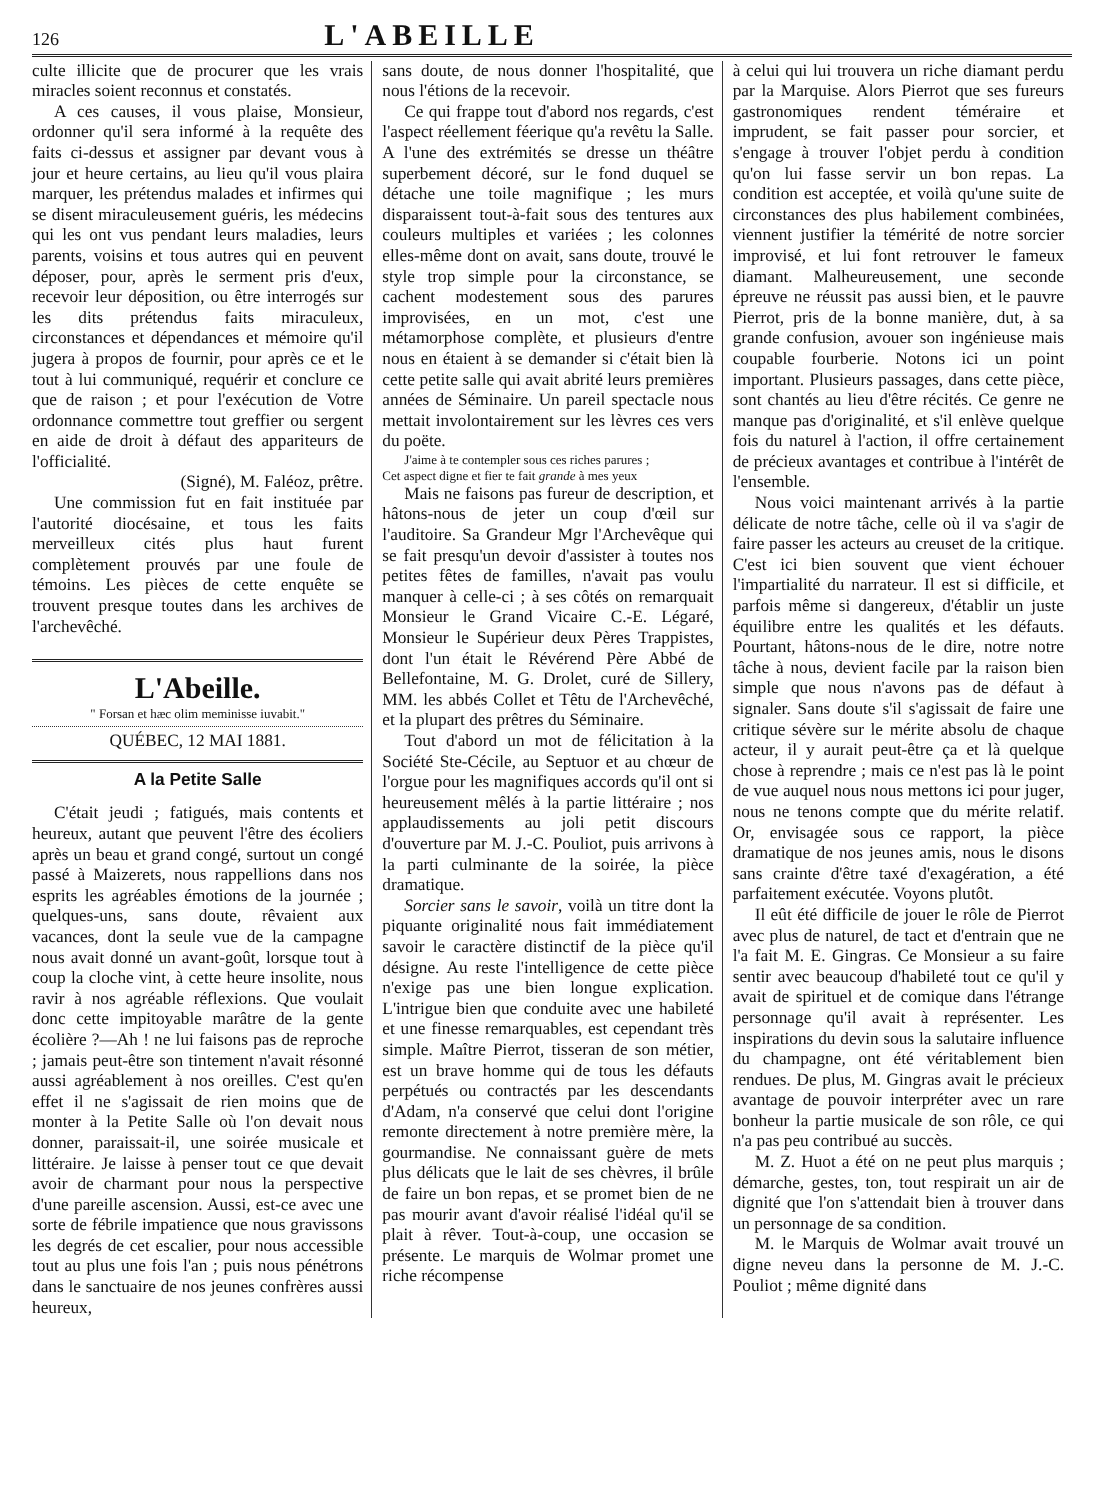126 L'ABEILLE
culte illicite que de procurer que les vrais miracles soient reconnus et constatés.
A ces causes, il vous plaise, Monsieur, ordonner qu'il sera informé à la requête des faits ci-dessus et assigner par devant vous à jour et heure certains, au lieu qu'il vous plaira marquer, les prétendus malades et infirmes qui se disent miraculeusement guéris, les médecins qui les ont vus pendant leurs maladies, leurs parents, voisins et tous autres qui en peuvent déposer, pour, après le serment pris d'eux, recevoir leur déposition, ou être interrogés sur les dits prétendus faits miraculeux, circonstances et dépendances et mémoire qu'il jugera à propos de fournir, pour après ce et le tout à lui communiqué, requérir et conclure ce que de raison ; et pour l'exécution de Votre ordonnance commettre tout greffier ou sergent en aide de droit à défaut des appariteurs de l'officialité.
(Signé), M. Faléoz, prêtre.
Une commission fut en fait instituée par l'autorité diocésaine, et tous les faits merveilleux cités plus haut furent complètement prouvés par une foule de témoins. Les pièces de cette enquête se trouvent presque toutes dans les archives de l'archevêché.
L'Abeille.
" Forsan et hæc olim meminisse iuvabit."
QUÉBEC, 12 MAI 1881.
A la Petite Salle
C'était jeudi ; fatigués, mais contents et heureux, autant que peuvent l'être des écoliers après un beau et grand congé, surtout un congé passé à Maizerets, nous rappellions dans nos esprits les agréables émotions de la journée ; quelques-uns, sans doute, rêvaient aux vacances, dont la seule vue de la campagne nous avait donné un avant-goût, lorsque tout à coup la cloche vint, à cette heure insolite, nous ravir à nos agréable réflexions. Que voulait donc cette impitoyable marâtre de la gente écolière ?—Ah ! ne lui faisons pas de reproche ; jamais peut-être son tintement n'avait résonné aussi agréablement à nos oreilles. C'est qu'en effet il ne s'agissait de rien moins que de monter à la Petite Salle où l'on devait nous donner, paraissait-il, une soirée musicale et littéraire. Je laisse à penser tout ce que devait avoir de charmant pour nous la perspective d'une pareille ascension. Aussi, est-ce avec une sorte de fébrile impatience que nous gravissons les degrés de cet escalier, pour nous accessible tout au plus une fois l'an ; puis nous pénétrons dans le sanctuaire de nos jeunes confrères aussi heureux,
sans doute, de nous donner l'hospitalité, que nous l'étions de la recevoir.
Ce qui frappe tout d'abord nos regards, c'est l'aspect réellement féerique qu'a revêtu la Salle. A l'une des extrémités se dresse un théâtre superbement décoré, sur le fond duquel se détache une toile magnifique ; les murs disparaissent tout-à-fait sous des tentures aux couleurs multiples et variées ; les colonnes elles-même dont on avait, sans doute, trouvé le style trop simple pour la circonstance, se cachent modestement sous des parures improvisées, en un mot, c'est une métamorphose complète, et plusieurs d'entre nous en étaient à se demander si c'était bien là cette petite salle qui avait abrité leurs premières années de Séminaire. Un pareil spectacle nous mettait involontairement sur les lèvres ces vers du poëte.
J'aime à te contempler sous ces riches parures ;
Cet aspect digne et fier te fait grande à mes yeux
Mais ne faisons pas fureur de description, et hâtons-nous de jeter un coup d'œil sur l'auditoire. Sa Grandeur Mgr l'Archevêque qui se fait presqu'un devoir d'assister à toutes nos petites fêtes de familles, n'avait pas voulu manquer à celle-ci ; à ses côtés on remarquait Monsieur le Grand Vicaire C.-E. Légaré, Monsieur le Supérieur deux Pères Trappistes, dont l'un était le Révérend Père Abbé de Bellefontaine, M. G. Drolet, curé de Sillery, MM. les abbés Collet et Têtu de l'Archevêché, et la plupart des prêtres du Séminaire.
Tout d'abord un mot de félicitation à la Société Ste-Cécile, au Septuor et au chœur de l'orgue pour les magnifiques accords qu'il ont si heureusement mêlés à la partie littéraire ; nos applaudissements au joli petit discours d'ouverture par M. J.-C. Pouliot, puis arrivons à la parti culminante de la soirée, la pièce dramatique.
Sorcier sans le savoir, voilà un titre dont la piquante originalité nous fait immédiatement savoir le caractère distinctif de la pièce qu'il désigne. Au reste l'intelligence de cette pièce n'exige pas une bien longue explication. L'intrigue bien que conduite avec une habileté et une finesse remarquables, est cependant très simple. Maître Pierrot, tisseran de son métier, est un brave homme qui de tous les défauts perpétués ou contractés par les descendants d'Adam, n'a conservé que celui dont l'origine remonte directement à notre première mère, la gourmandise. Ne connaissant guère de mets plus délicats que le lait de ses chèvres, il brûle de faire un bon repas, et se promet bien de ne pas mourir avant d'avoir réalisé l'idéal qu'il se plait à rêver. Tout-à-coup, une occasion se présente. Le marquis de Wolmar promet une riche récompense
à celui qui lui trouvera un riche diamant perdu par la Marquise. Alors Pierrot que ses fureurs gastronomiques rendent téméraire et imprudent, se fait passer pour sorcier, et s'engage à trouver l'objet perdu à condition qu'on lui fasse servir un bon repas. La condition est acceptée, et voilà qu'une suite de circonstances des plus habilement combinées, viennent justifier la témérité de notre sorcier improvisé, et lui font retrouver le fameux diamant. Malheureusement, une seconde épreuve ne réussit pas aussi bien, et le pauvre Pierrot, pris de la bonne manière, dut, à sa grande confusion, avouer son ingénieuse mais coupable fourberie. Notons ici un point important. Plusieurs passages, dans cette pièce, sont chantés au lieu d'être récités. Ce genre ne manque pas d'originalité, et s'il enlève quelque fois du naturel à l'action, il offre certainement de précieux avantages et contribue à l'intérêt de l'ensemble.
Nous voici maintenant arrivés à la partie délicate de notre tâche, celle où il va s'agir de faire passer les acteurs au creuset de la critique. C'est ici bien souvent que vient échouer l'impartialité du narrateur. Il est si difficile, et parfois même si dangereux, d'établir un juste équilibre entre les qualités et les défauts. Pourtant, hâtons-nous de le dire, notre notre tâche à nous, devient facile par la raison bien simple que nous n'avons pas de défaut à signaler. Sans doute s'il s'agissait de faire une critique sévère sur le mérite absolu de chaque acteur, il y aurait peut-être ça et là quelque chose à reprendre ; mais ce n'est pas là le point de vue auquel nous nous mettons ici pour juger, nous ne tenons compte que du mérite relatif. Or, envisagée sous ce rapport, la pièce dramatique de nos jeunes amis, nous le disons sans crainte d'être taxé d'exagération, a été parfaitement exécutée. Voyons plutôt.
Il eût été difficile de jouer le rôle de Pierrot avec plus de naturel, de tact et d'entrain que ne l'a fait M. E. Gingras. Ce Monsieur a su faire sentir avec beaucoup d'habileté tout ce qu'il y avait de spirituel et de comique dans l'étrange personnage qu'il avait à représenter. Les inspirations du devin sous la salutaire influence du champagne, ont été véritablement bien rendues. De plus, M. Gingras avait le précieux avantage de pouvoir interpréter avec un rare bonheur la partie musicale de son rôle, ce qui n'a pas peu contribué au succès.
M. Z. Huot a été on ne peut plus marquis ; démarche, gestes, ton, tout respirait un air de dignité que l'on s'attendait bien à trouver dans un personnage de sa condition.
M. le Marquis de Wolmar avait trouvé un digne neveu dans la personne de M. J.-C. Pouliot ; même dignité dans